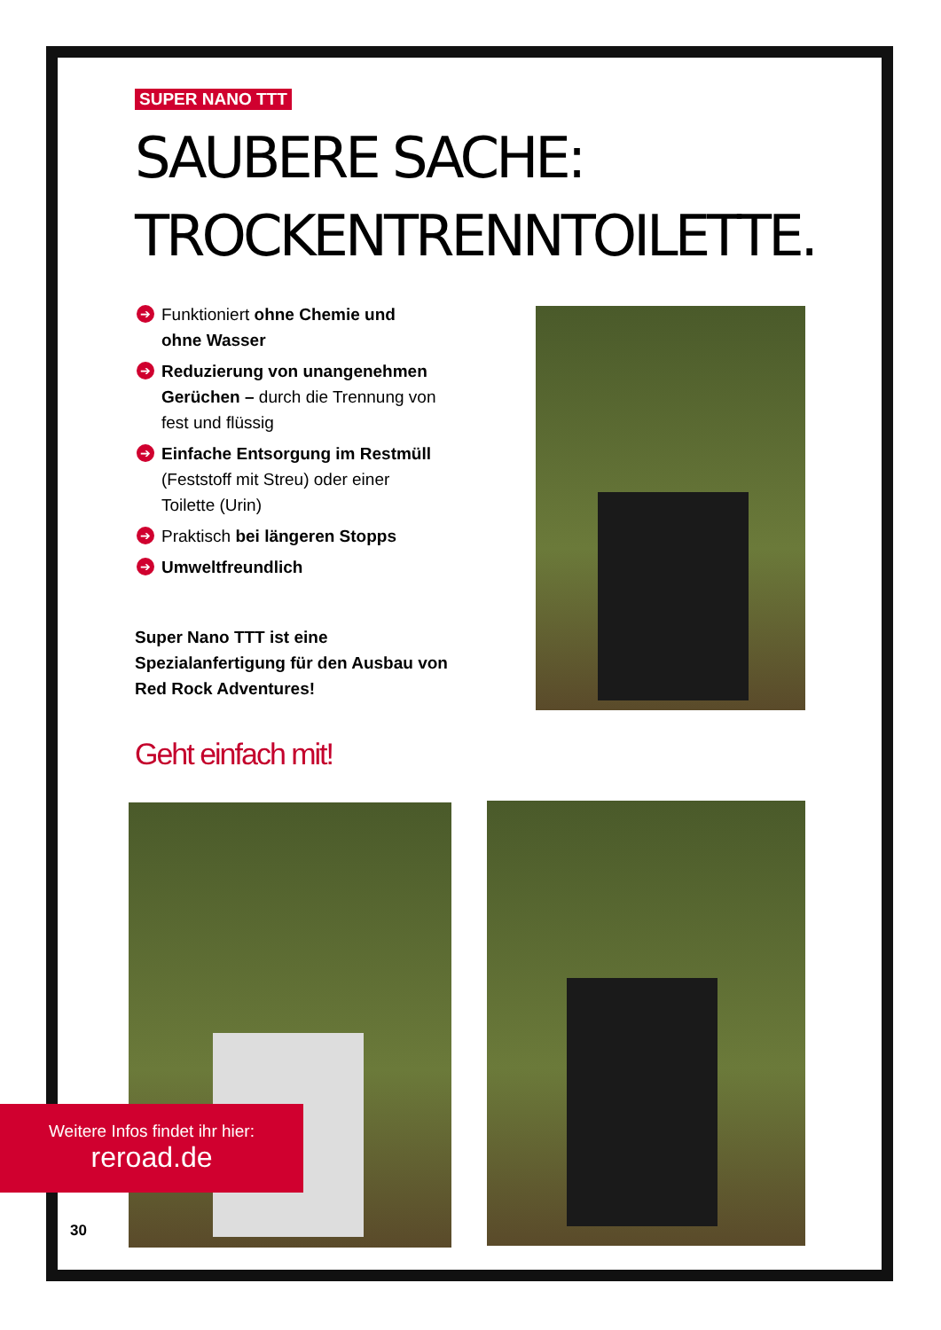SUPER NANO TTT
SAUBERE SACHE:
TROCKENTRENNTOILETTE.
➔ Funktioniert ohne Chemie und ohne Wasser
➔ Reduzierung von unangenehmen Gerüchen – durch die Trennung von fest und flüssig
➔ Einfache Entsorgung im Restmüll (Feststoff mit Streu) oder einer Toilette (Urin)
➔ Praktisch bei längeren Stopps
➔ Umweltfreundlich
Super Nano TTT ist eine Spezialanfertigung für den Ausbau von Red Rock Adventures!
Geht einfach mit!
Weitere Infos findet ihr hier:
reroad.de
30